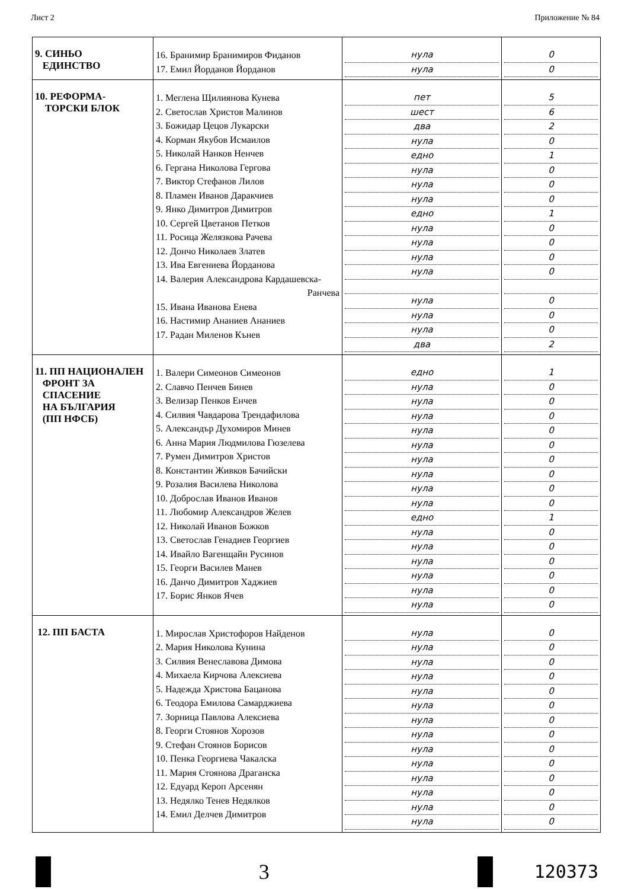Лист 2 Приложение № 84
| 9. СИНЬО ЕДИНСТВО | 16. Бранимир Бранимиров Фиданов 17. Емил Йорданов Йорданов | нула нула | 0 0 |
| 10. РЕФОРМА- ТОРСКИ БЛОК | 1. Меглена Щилиянова Кунева 2. Светослав Христов Малинов 3. Божидар Цецов Лукарски 4. Корман Якубов Исмаилов 5. Николай Нанков Ненчев 6. Гергана Николова Гергова 7. Виктор Стефанов Лилов 8. Пламен Иванов Даракчиев 9. Янко Димитров Димитров 10. Сергей Цветанов Петков 11. Росица Желязкова Рачева 12. Дончо Николаев Златев 13. Ива Евгениева Йорданова 14. Валерия Александрова Кардашевска- Ранчева 15. Ивана Иванова Енева 16. Настимир Ананиев Ананиев 17. Радан Миленов Кънев | пет шест два нула едно нула нула нула едно нула нула нула нула нула нула нула два | 5 6 2 0 1 0 0 0 1 0 0 0 0 0 0 0 2 |
| 11. ПП НАЦИОНАЛЕН ФРОНТ ЗА СПАСЕНИЕ НА БЪЛГАРИЯ (ПП НФСБ) | 1. Валери Симеонов Симеонов 2. Славчо Пенчев Бинев 3. Велизар Пенков Енчев 4. Силвия Чавдарова Трендафилова 5. Александър Духомиров Минев 6. Анна Мария Людмилова Гюзелева 7. Румен Димитров Христов 8. Константин Живков Бачийски 9. Розалия Василева Николова 10. Доброслав Иванов Иванов 11. Любомир Александров Желев 12. Николай Иванов Божков 13. Светослав Генадиев Георгиев 14. Ивайло Вагенщайн Русинов 15. Георги Василев Манев 16. Данчо Димитров Хаджиев 17. Борис Янков Ячев | едно нула нула нула нула нула нула нула нула нула едно нула нула нула нула нула нула | 1 0 0 0 0 0 0 0 0 0 1 0 0 0 0 0 0 |
| 12. ПП БАСТА | 1. Мирослав Христофоров Найденов 2. Мария Николова Кунина 3. Силвия Венеславова Димова 4. Михаела Кирчова Алексиева 5. Надежда Христова Бацанова 6. Теодора Емилова Самарджиева 7. Зорница Павлова Алексиева 8. Георги Стоянов Хорозов 9. Стефан Стоянов Борисов 10. Пенка Георгиева Чакалска 11. Мария Стоянова Драганска 12. Едуард Кероп Арсенян 13. Недялко Тенев Недялков 14. Емил Делчев Димитров | нула нула нула нула нула нула нула нула нула нула нула нула нула нула | 0 0 0 0 0 0 0 0 0 0 0 0 0 0 |
3
120373